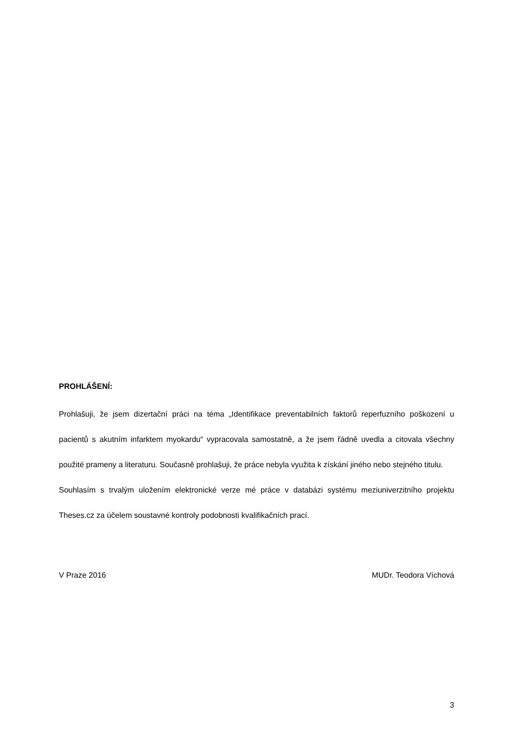PROHLÁŠENÍ:
Prohlašuji, že jsem dizertační práci na téma „Identifikace preventabilních faktorů reperfuzního poškození u pacientů s akutním infarktem myokardu“ vypracovala samostatně, a že jsem řádně uvedla a citovala všechny použité prameny a literaturu. Současně prohlašuji, že práce nebyla využita k získání jiného nebo stejného titulu.
Souhlasím s trvalým uložením elektronické verze mé práce v databázi systému meziuniverzitního projektu Theses.cz za účelem soustavné kontroly podobnosti kvalifikačních prací.
V Praze 2016 MUDr. Teodora Víchová
3